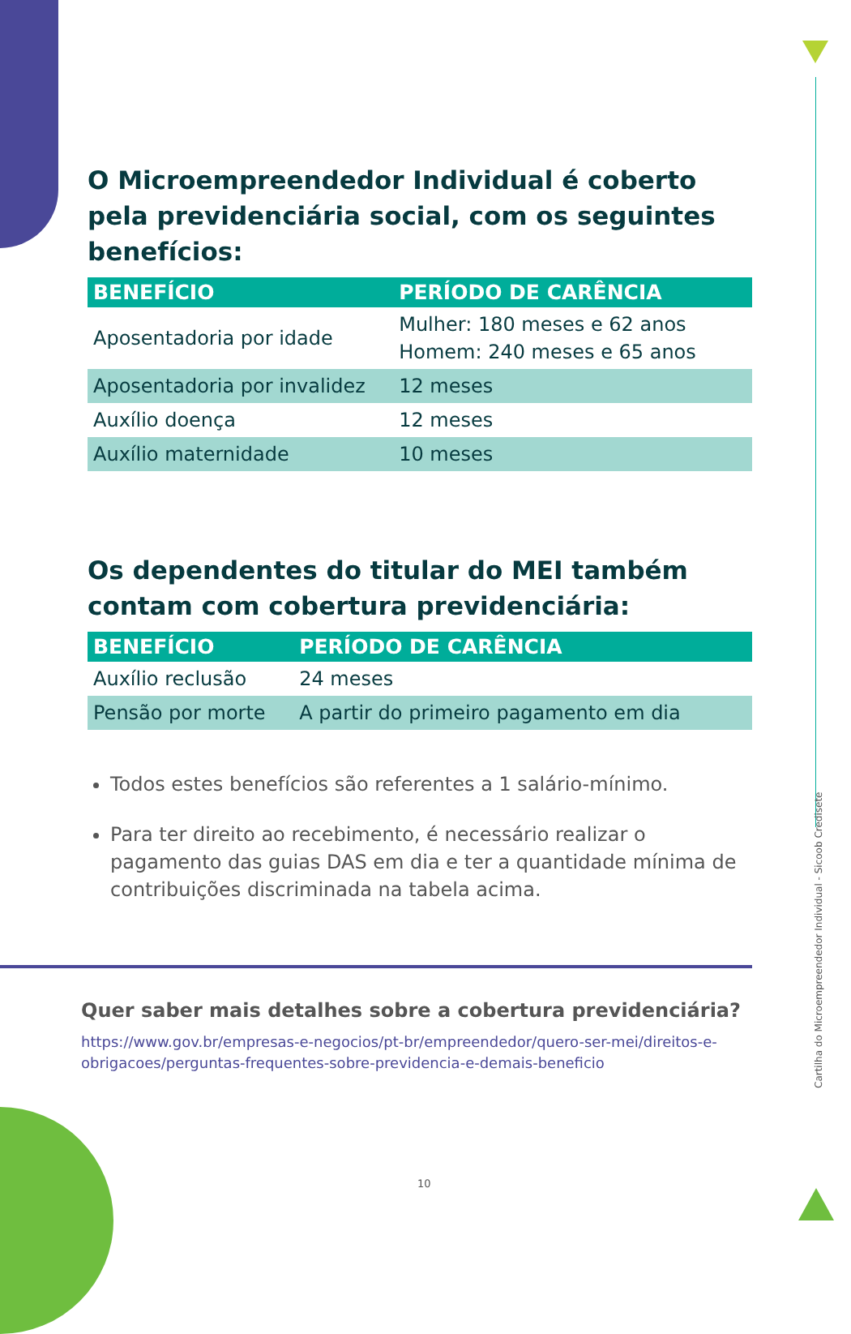O Microempreendedor Individual é coberto pela previdenciária social, com os seguintes benefícios:
| BENEFÍCIO | PERÍODO DE CARÊNCIA |
| --- | --- |
| Aposentadoria por idade | Mulher: 180 meses e 62 anos Homem: 240 meses e 65 anos |
| Aposentadoria por invalidez | 12 meses |
| Auxílio doença | 12 meses |
| Auxílio maternidade | 10 meses |
Os dependentes do titular do MEI também contam com cobertura previdenciária:
| BENEFÍCIO | PERÍODO DE CARÊNCIA |
| --- | --- |
| Auxílio reclusão | 24 meses |
| Pensão por morte | A partir do primeiro pagamento em dia |
Todos estes benefícios são referentes a 1 salário-mínimo.
Para ter direito ao recebimento, é necessário realizar o pagamento das guias DAS em dia e ter a quantidade mínima de contribuições discriminada na tabela acima.
Quer saber mais detalhes sobre a cobertura previdenciária?
https://www.gov.br/empresas-e-negocios/pt-br/empreendedor/quero-ser-mei/direitos-e-obrigacoes/perguntas-frequentes-sobre-previdencia-e-demais-beneficio
10
Cartilha do Microempreendedor Individual - Sicoob Credisete